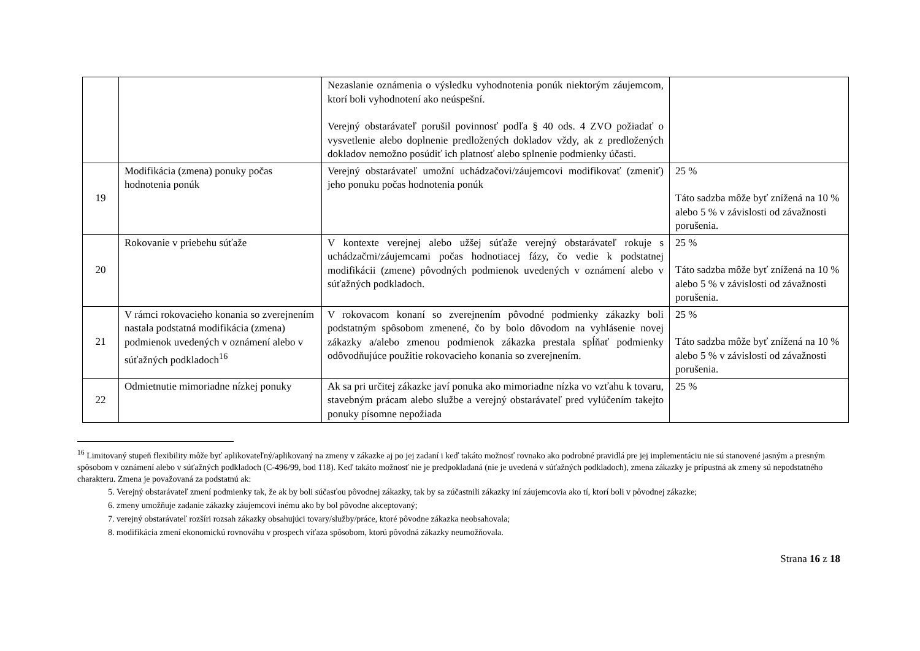| | | Nezaslanie oznámenia o výsledku vyhodnotenia ponúk niektorým záujemcom, ktorí boli vyhodnotení ako neúspešní. Verejný obstarávateľ porušil povinnosť podľa § 40 ods. 4 ZVO požiadať o vysvetlenie alebo doplnenie predložených dokladov vždy, ak z predložených dokladov nemožno posúdiť ich platnosť alebo splnenie podmienky účasti. | |
| 19 | Modifikácia (zmena) ponuky počas hodnotenia ponúk | Verejný obstarávateľ umožní uchádzačovi/záujemcovi modifikovať (zmeniť) jeho ponuku počas hodnotenia ponúk | 25 % Táto sadzba môže byť znížená na 10 % alebo 5 % v závislosti od závažnosti porušenia. |
| 20 | Rokovanie v priebehu súťaže | V kontexte verejnej alebo užšej súťaže verejný obstarávateľ rokuje s uchádzačmi/záujemcami počas hodnotiacej fázy, čo vedie k podstatnej modifikácii (zmene) pôvodných podmienok uvedených v oznámení alebo v súťažných podkladoch. | 25 % Táto sadzba môže byť znížená na 10 % alebo 5 % v závislosti od závažnosti porušenia. |
| 21 | V rámci rokovacieho konania so zverejnením nastala podstatná modifikácia (zmena) podmienok uvedených v oznámení alebo v súťažných podkladoch<sup>16</sup> | V rokovacom konaní so zverejnením pôvodné podmienky zákazky boli podstatným spôsobom zmenené, čo by bolo dôvodom na vyhlásenie novej zákazky a/alebo zmenou podmienok zákazka prestala spĺňať podmienky odôvodňujúce použitie rokovacieho konania so zverejnením. | 25 % Táto sadzba môže byť znížená na 10 % alebo 5 % v závislosti od závažnosti porušenia. |
| 22 | Odmietnutie mimoriadne nízkej ponuky | Ak sa pri určitej zákazke javí ponuka ako mimoriadne nízka vo vzťahu k tovaru, stavebným prácam alebo službe a verejný obstarávateľ pred vylúčením takejto ponuky písomne nepožiada | 25 % |
<sup>16</sup> Limitovaný stupeň flexibility môže byť aplikovateľný/aplikovaný na zmeny v zákazke aj po jej zadaní i keď takáto možnosť rovnako ako podrobné pravidlá pre jej implementáciu nie sú stanovené jasným a presným spôsobom v oznámení alebo v súťažných podkladoch (C-496/99, bod 118). Keď takáto možnosť nie je predpokladaná (nie je uvedená v súťažných podkladoch), zmena zákazky je prípustná ak zmeny sú nepodstatného charakteru. Zmena je považovaná za podstatnú ak:
5. Verejný obstarávateľ zmení podmienky tak, že ak by boli súčasťou pôvodnej zákazky, tak by sa zúčastnili zákazky iní záujemcovia ako tí, ktorí boli v pôvodnej zákazke;
6. zmeny umožňuje zadanie zákazky záujemcovi inému ako by bol pôvodne akceptovaný;
7. verejný obstarávateľ rozšíri rozsah zákazky obsahujúci tovary/služby/práce, ktoré pôvodne zákazka neobsahovala;
8. modifikácia zmení ekonomickú rovnováhu v prospech víťaza spôsobom, ktorú pôvodná zákazky neumožňovala.
Strana 16 z 18